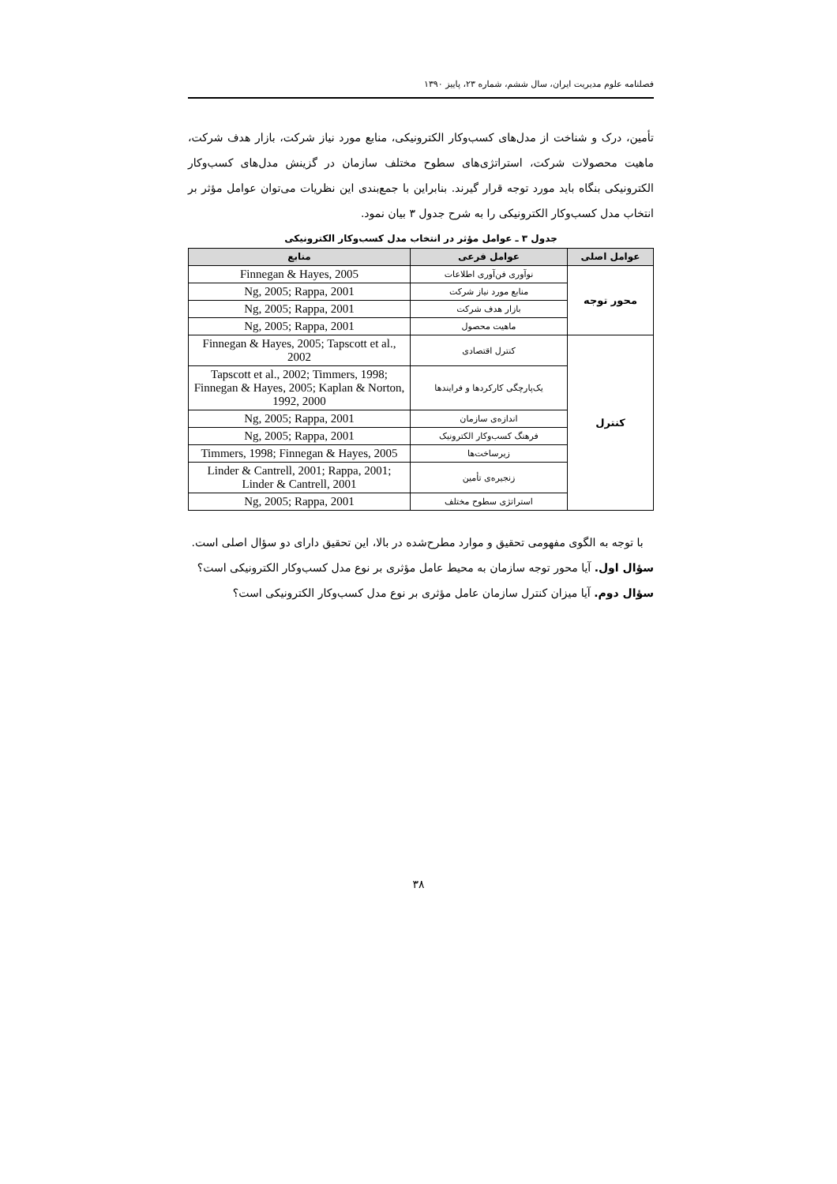فصلنامه علوم مدیریت ایران، سال ششم، شماره ۲۳، پاییز ۱۳۹۰
تأمین، درک و شناخت از مدل‌های کسب‌وکار الکترونیکی، منابع مورد نیاز شرکت، بازار هدف شرکت، ماهیت محصولات شرکت، استراتژی‌های سطوح مختلف سازمان در گزینش مدل‌های کسب‌وکار الکترونیکی بنگاه باید مورد توجه قرار گیرند. بنابراین با جمع‌بندی این نظریات می‌توان عوامل مؤثر بر انتخاب مدل کسب‌وکار الکترونیکی را به شرح جدول ۳ بیان نمود.
جدول ۳ ـ عوامل مؤثر در انتخاب مدل کسب‌وکار الکترونیکی
| عوامل اصلی | عوامل فرعی | منابع |
| --- | --- | --- |
| محور توجه | نوآوری فن‌آوری اطلاعات | Finnegan & Hayes, 2005 |
| | منابع مورد نیاز شرکت | Ng, 2005; Rappa, 2001 |
| | بازار هدف شرکت | Ng, 2005; Rappa, 2001 |
| | ماهیت محصول | Ng, 2005; Rappa, 2001 |
| کنترل | کنترل اقتصادی | Finnegan & Hayes, 2005; Tapscott et al., 2002 |
| | یک‌پارچگی کارکردها و فرایندها | Tapscott et al., 2002; Timmers, 1998; Finnegan & Hayes, 2005; Kaplan & Norton, 1992, 2000 |
| | اندازه‌ی سازمان | Ng, 2005; Rappa, 2001 |
| | فرهنگ کسب‌وکار الکترونیک | Ng, 2005; Rappa, 2001 |
| | زیرساخت‌ها | Timmers, 1998; Finnegan & Hayes, 2005 |
| | زنجیره‌ی تأمین | Linder & Cantrell, 2001; Rappa, 2001; Linder & Cantrell, 2001 |
| | استراتژی سطوح مختلف | Ng, 2005; Rappa, 2001 |
با توجه به الگوی مفهومی تحقیق و موارد مطرح‌شده در بالا، این تحقیق دارای دو سؤال اصلی است.
سؤال اول. آیا محور توجه سازمان به محیط عامل مؤثری بر نوع مدل کسب‌وکار الکترونیکی است؟
سؤال دوم. آیا میزان کنترل سازمان عامل مؤثری بر نوع مدل کسب‌وکار الکترونیکی است؟
۳۸